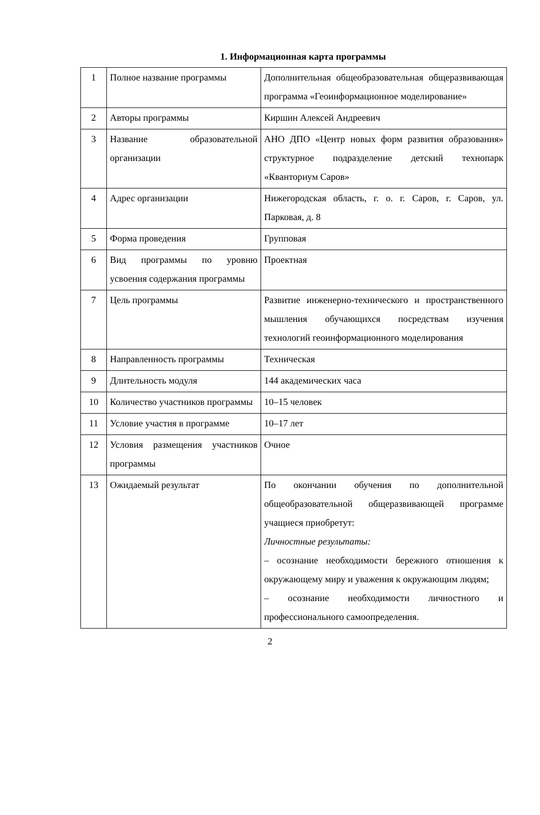1. Информационная карта программы
| 1 | Полное название программы | Дополнительная общеобразовательная общеразвивающая программа «Геоинформационное моделирование» |
| 2 | Авторы программы | Киршин Алексей Андреевич |
| 3 | Название образовательной организации | АНО ДПО «Центр новых форм развития образования» структурное подразделение детский технопарк «Кванториум Саров» |
| 4 | Адрес организации | Нижегородская область, г. о. г. Саров, г. Саров, ул. Парковая, д. 8 |
| 5 | Форма проведения | Групповая |
| 6 | Вид программы по уровню усвоения содержания программы | Проектная |
| 7 | Цель программы | Развитие инженерно-технического и пространственного мышления обучающихся посредствам изучения технологий геоинформационного моделирования |
| 8 | Направленность программы | Техническая |
| 9 | Длительность модуля | 144 академических часа |
| 10 | Количество участников программы | 10–15 человек |
| 11 | Условие участия в программе | 10–17 лет |
| 12 | Условия размещения участников программы | Очное |
| 13 | Ожидаемый результат | По окончании обучения по дополнительной общеобразовательной общеразвивающей программе учащиеся приобретут: Личностные результаты: – осознание необходимости бережного отношения к окружающему миру и уважения к окружающим людям; – осознание необходимости личностного и профессионального самоопределения. |
2